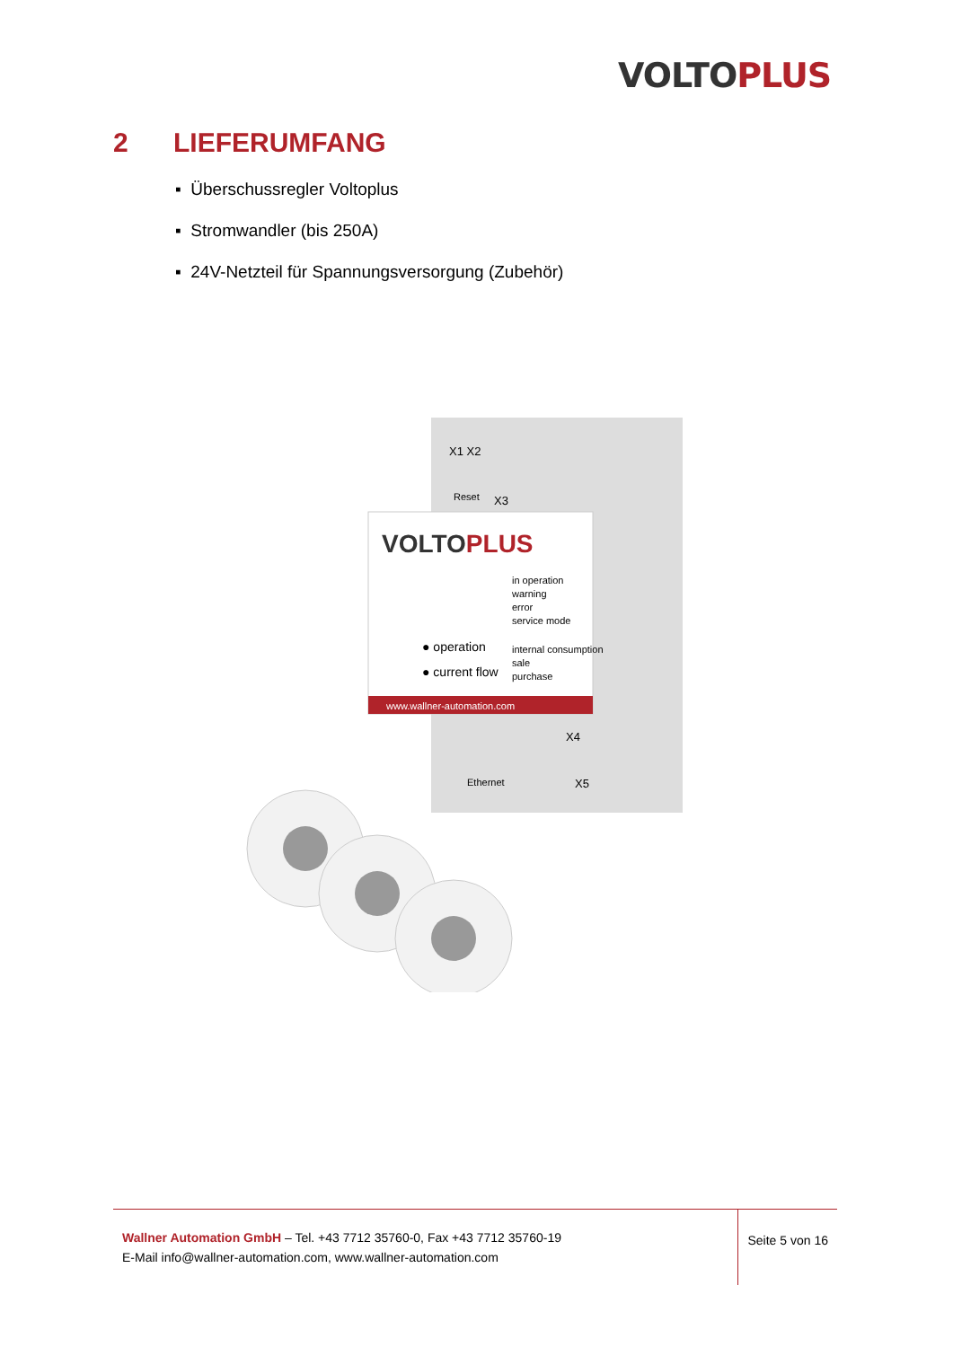VOLTO PLUS
2 LIEFERUMFANG
▪ Überschussregler Voltoplus
▪ Stromwandler (bis 250A)
▪ 24V-Netzteil für Spannungsversorgung (Zubehör)
VOLTOPLUS
www.wallner-automation.com
● operation
● current flow
in operation
warning
error
service mode
internal consumption
sale
purchase
X1 X2
Reset
X3
X4
Ethernet
X5
Wallner Automation GmbH – Tel. +43 7712 35760-0, Fax +43 7712 35760-19
E-Mail info@wallner-automation.com, www.wallner-automation.com
Seite 5 von 16